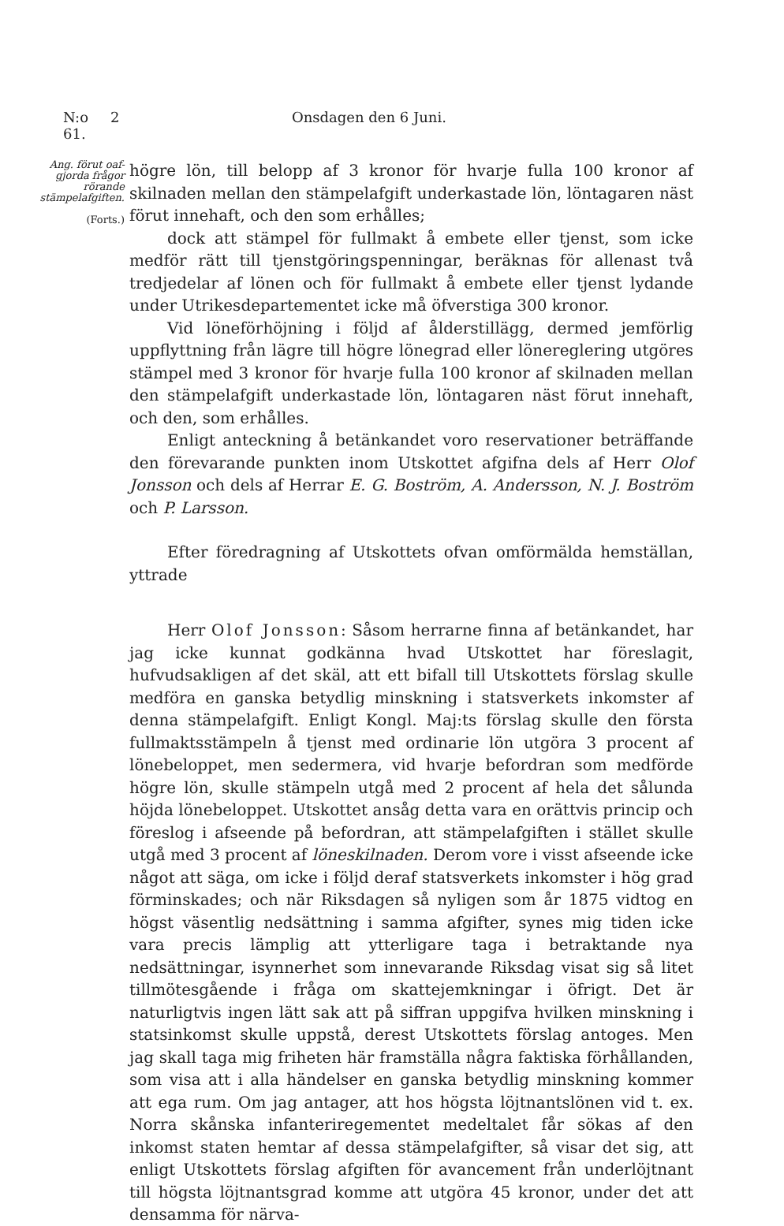N:o 61. 2 Onsdagen den 6 Juni.
Ang. förut oaf-gjorda frågor rörande stämpelafgiften.
(Forts.)
högre lön, till belopp af 3 kronor för hvarje fulla 100 kronor af skilnaden mellan den stämpelafgift underkastade lön, löntagaren näst förut innehaft, och den som erhålles;
dock att stämpel för fullmakt å embete eller tjenst, som icke medför rätt till tjenstgöringspenningar, beräknas för allenast två tredjedelar af lönen och för fullmakt å embete eller tjenst lydande under Utrikesdepartementet icke må öfverstiga 300 kronor.
Vid löneförhöjning i följd af ålderstillägg, dermed jemförlig uppflyttning från lägre till högre lönegrad eller lönereglering utgöres stämpel med 3 kronor för hvarje fulla 100 kronor af skilnaden mellan den stämpelafgift underkastade lön, löntagaren näst förut innehaft, och den, som erhålles.
Enligt anteckning å betänkandet voro reservationer beträffande den förevarande punkten inom Utskottet afgifna dels af Herr Olof Jonsson och dels af Herrar E. G. Boström, A. Andersson, N. J. Boström och P. Larsson.
Efter föredragning af Utskottets ofvan omförmälda hemställan, yttrade
Herr Olof Jonsson: Såsom herrarne finna af betänkandet, har jag icke kunnat godkänna hvad Utskottet har föreslagit, hufvudsakligen af det skäl, att ett bifall till Utskottets förslag skulle medföra en ganska betydlig minskning i statsverkets inkomster af denna stämpelafgift. Enligt Kongl. Maj:ts förslag skulle den första fullmaktsstämpeln å tjenst med ordinarie lön utgöra 3 procent af lönebeloppet, men sedermera, vid hvarje befordran som medförde högre lön, skulle stämpeln utgå med 2 procent af hela det sålunda höjda lönebeloppet. Utskottet ansåg detta vara en orättvis princip och föreslog i afseende på befordran, att stämpelafgiften i stället skulle utgå med 3 procent af löneskilnaden. Derom vore i visst afseende icke något att säga, om icke i följd deraf statsverkets inkomster i hög grad förminskades; och när Riksdagen så nyligen som år 1875 vidtog en högst väsentlig nedsättning i samma afgifter, synes mig tiden icke vara precis lämplig att ytterligare taga i betraktande nya nedsättningar, isynnerhet som innevarande Riksdag visat sig så litet tillmötesgående i fråga om skattejemkningar i öfrigt. Det är naturligtvis ingen lätt sak att på siffran uppgifva hvilken minskning i statsinkomst skulle uppstå, derest Utskottets förslag antoges. Men jag skall taga mig friheten här framställa några faktiska förhållanden, som visa att i alla händelser en ganska betydlig minskning kommer att ega rum. Om jag antager, att hos högsta löjtnantslönen vid t. ex. Norra skånska infanteriregementet medeltalet får sökas af den inkomst staten hemtar af dessa stämpelafgifter, så visar det sig, att enligt Utskottets förslag afgiften för avancement från underlöjtnant till högsta löjtnantsgrad komme att utgöra 45 kronor, under det att densamma för närva-